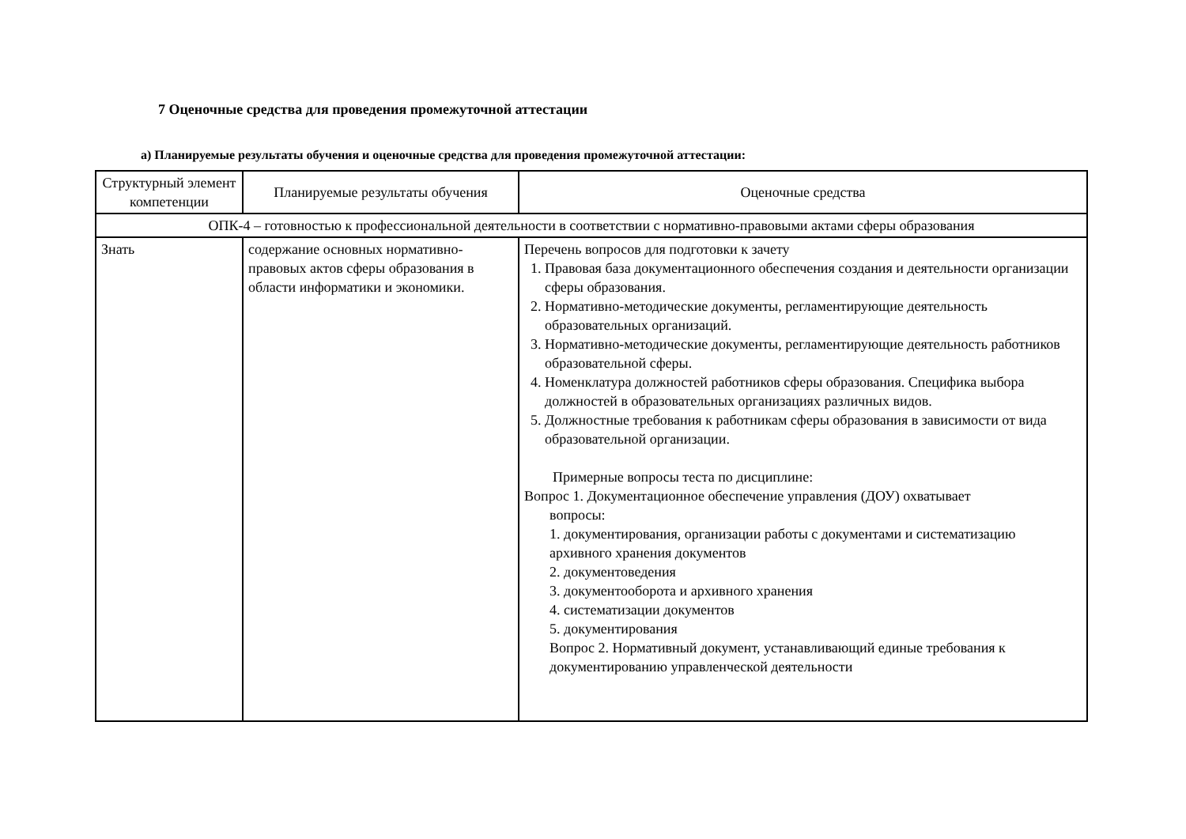7 Оценочные средства для проведения промежуточной аттестации
а) Планируемые результаты обучения и оценочные средства для проведения промежуточной аттестации:
| Структурный элемент компетенции | Планируемые результаты обучения | Оценочные средства |
| ОПК-4 – готовностью к профессиональной деятельности в соответствии с нормативно-правовыми актами сферы образования | | |
| Знать | содержание основных нормативно-правовых актов сферы образования в области информатики и экономики. | Перечень вопросов для подготовки к зачету 1. Правовая база документационного обеспечения создания и деятельности организации сферы образования. 2. Нормативно-методические документы, регламентирующие деятельность образовательных организаций. 3. Нормативно-методические документы, регламентирующие деятельность работников образовательной сферы. 4. Номенклатура должностей работников сферы образования. Специфика выбора должностей в образовательных организациях различных видов. 5. Должностные требования к работникам сферы образования в зависимости от вида образовательной организации. Примерные вопросы теста по дисциплине: Вопрос 1. Документационное обеспечение управления (ДОУ) охватывает вопросы: 1. документирования, организации работы с документами и систематизацию архивного хранения документов 2. документоведения 3. документооборота и архивного хранения 4. систематизации документов 5. документирования Вопрос 2. Нормативный документ, устанавливающий единые требования к документированию управленческой деятельности |